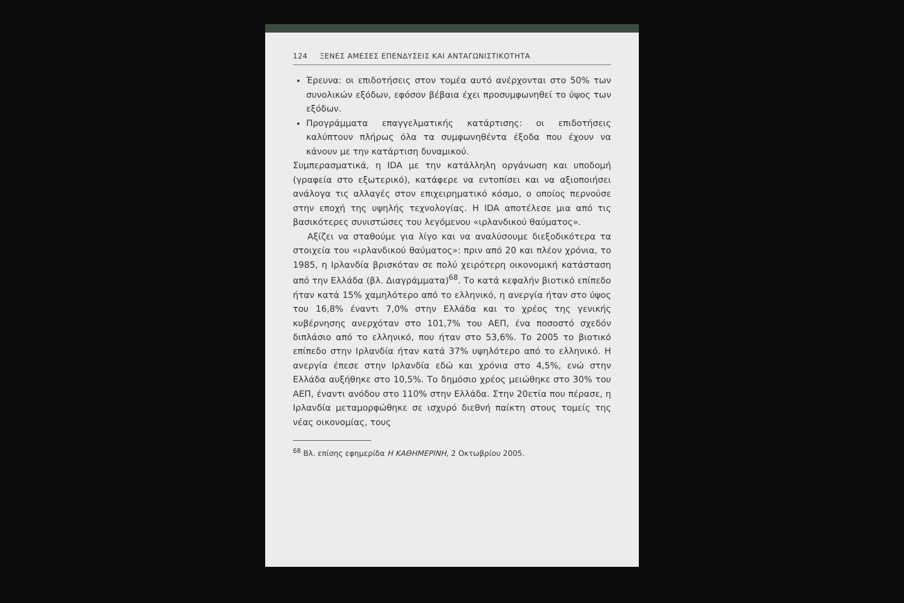124 ΞΕΝΕΣ ΑΜΕΣΕΣ ΕΠΕΝΔΥΣΕΙΣ ΚΑΙ ΑΝΤΑΓΩΝΙΣΤΙΚΟΤΗΤΑ
Έρευνα: οι επιδοτήσεις στον τομέα αυτό ανέρχονται στο 50% των συνολικών εξόδων, εφόσον βέβαια έχει προσυμφωνηθεί το ύψος των εξόδων.
Προγράμματα επαγγελματικής κατάρτισης: οι επιδοτήσεις καλύπτουν πλήρως όλα τα συμφωνηθέντα έξοδα που έχουν να κάνουν με την κατάρτιση δυναμικού.
Συμπερασματικά, η IDA με την κατάλληλη οργάνωση και υποδομή (γραφεία στο εξωτερικό), κατάφερε να εντοπίσει και να αξιοποιήσει ανάλογα τις αλλαγές στον επιχειρηματικό κόσμο, ο οποίος περνούσε στην εποχή της υψηλής τεχνολογίας. Η IDA αποτέλεσε μια από τις βασικότερες συνιστώσες του λεγόμενου «ιρλανδικού θαύματος».
Αξίζει να σταθούμε για λίγο και να αναλύσουμε διεξοδικότερα τα στοιχεία του «ιρλανδικού θαύματος»: πριν από 20 και πλέον χρόνια, το 1985, η Ιρλανδία βρισκόταν σε πολύ χειρότερη οικονομική κατάσταση από την Ελλάδα (βλ. Διαγράμματα)<sup>68</sup>. Το κατά κεφαλήν βιοτικό επίπεδο ήταν κατά 15% χαμηλότερο από το ελληνικό, η ανεργία ήταν στο ύψος του 16,8% έναντι 7,0% στην Ελλάδα και το χρέος της γενικής κυβέρνησης ανερχόταν στο 101,7% του ΑΕΠ, ένα ποσοστό σχεδόν διπλάσιο από το ελληνικό, που ήταν στο 53,6%. Το 2005 το βιοτικό επίπεδο στην Ιρλανδία ήταν κατά 37% υψηλότερο από το ελληνικό. Η ανεργία έπεσε στην Ιρλανδία εδώ και χρόνια στο 4,5%, ενώ στην Ελλάδα αυξήθηκε στο 10,5%. Το δημόσιο χρέος μειώθηκε στο 30% του ΑΕΠ, έναντι ανόδου στο 110% στην Ελλάδα. Στην 20ετία που πέρασε, η Ιρλανδία μεταμορφώθηκε σε ισχυρό διεθνή παίκτη στους τομείς της νέας οικονομίας, τους
<sup>68</sup> Βλ. επίσης εφημερίδα Η ΚΑΘΗΜΕΡΙΝΗ, 2 Οκτωβρίου 2005.